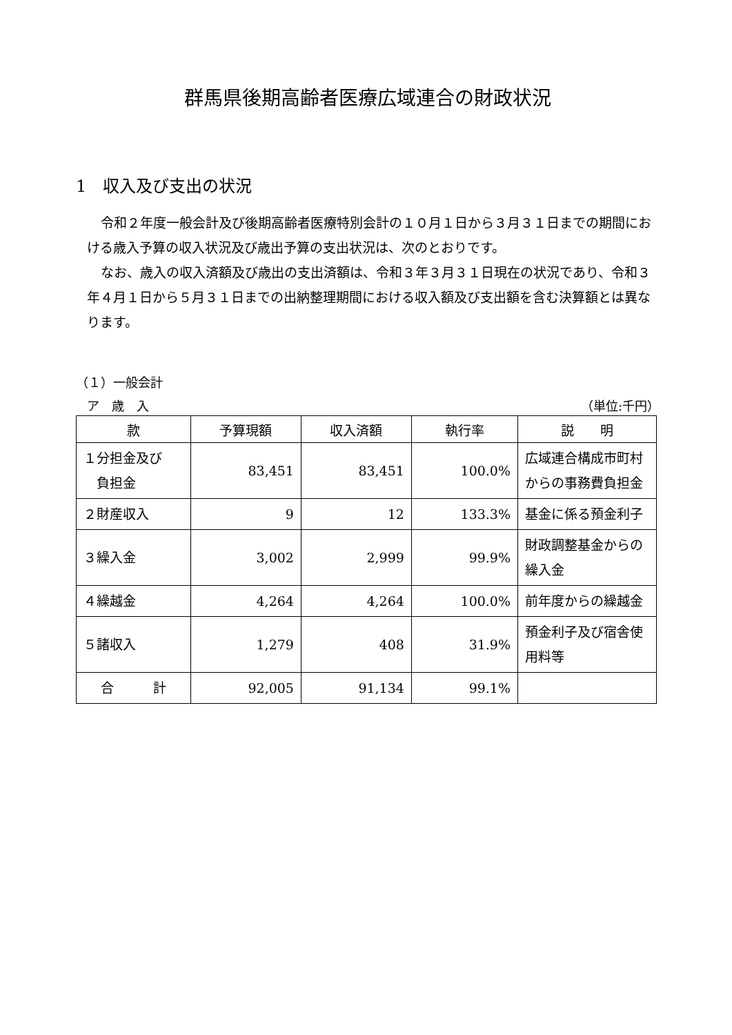群馬県後期高齢者医療広域連合の財政状況
1　収入及び支出の状況
令和２年度一般会計及び後期高齢者医療特別会計の１０月１日から３月３１日までの期間における歳入予算の収入状況及び歳出予算の支出状況は、次のとおりです。
なお、歳入の収入済額及び歳出の支出済額は、令和３年３月３１日現在の状況であり、令和３年４月１日から５月３１日までの出納整理期間における収入額及び支出額を含む決算額とは異なります。
（１）一般会計
ア　歳　入 （単位:千円）
| 款 | 予算現額 | 収入済額 | 執行率 | 説 明 |
| --- | --- | --- | --- | --- |
| １分担金及び 負担金 | 83,451 | 83,451 | 100.0% | 広域連合構成市町村からの事務費負担金 |
| ２財産収入 | 9 | 12 | 133.3% | 基金に係る預金利子 |
| ３繰入金 | 3,002 | 2,999 | 99.9% | 財政調整基金からの繰入金 |
| ４繰越金 | 4,264 | 4,264 | 100.0% | 前年度からの繰越金 |
| ５諸収入 | 1,279 | 408 | 31.9% | 預金利子及び宿舎使用料等 |
| 合 計 | 92,005 | 91,134 | 99.1% | |